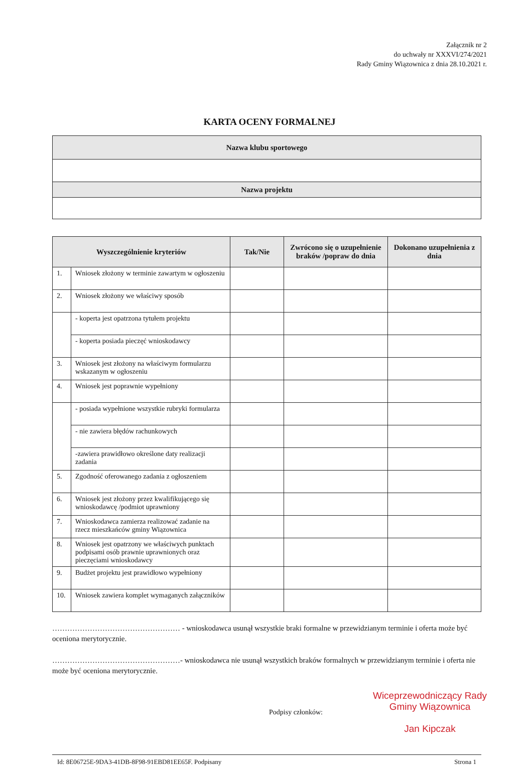Załącznik nr 2
do uchwały nr XXXVI/274/2021
Rady Gminy Wiązownica z dnia 28.10.2021 r.
KARTA OCENY FORMALNEJ
| Nazwa klubu sportowego |
| Nazwa projektu |
| Wyszczególnienie kryteriów | | Tak/Nie | Zwrócono się o uzupełnienie braków /popraw do dnia | Dokonano uzupełnienia z dnia |
| --- | --- | --- | --- | --- |
| 1. | Wniosek złożony w terminie zawartym w ogłoszeniu | | | |
| 2. | Wniosek złożony we właściwy sposób | | | |
| | - koperta jest opatrzona tytułem projektu | | | |
| | - koperta posiada pieczęć wnioskodawcy | | | |
| 3. | Wniosek jest złożony na właściwym formularzu wskazanym w ogłoszeniu | | | |
| 4. | Wniosek jest poprawnie wypełniony | | | |
| | - posiada wypełnione wszystkie rubryki formularza | | | |
| | - nie zawiera błędów rachunkowych | | | |
| | -zawiera prawidłowo określone daty realizacji zadania | | | |
| 5. | Zgodność oferowanego zadania z ogłoszeniem | | | |
| 6. | Wniosek jest złożony przez kwalifikującego się wnioskodawcę /podmiot uprawniony | | | |
| 7. | Wnioskodawca zamierza realizować zadanie na rzecz mieszkańców gminy Wiązownica | | | |
| 8. | Wniosek jest opatrzony we właściwych punktach podpisami osób prawnie uprawnionych oraz pieczęciami wnioskodawcy | | | |
| 9. | Budżet projektu jest prawidłowo wypełniony | | | |
| 10. | Wniosek zawiera komplet wymaganych załączników | | | |
…………………………………………… - wnioskodawca usunął wszystkie braki formalne w przewidzianym terminie i oferta może być oceniona merytorycznie.
……………………………………………- wnioskodawca nie usunął wszystkich braków formalnych w przewidzianym terminie i oferta nie może być oceniona merytorycznie.
Podpisy członków:
Wiceprzewodniczący Rady
Gminy Wiązownica
Jan Kipczak
Id: 8E06725E-9DA3-41DB-8F98-91EBD81EE65F. Podpisany Strona 1